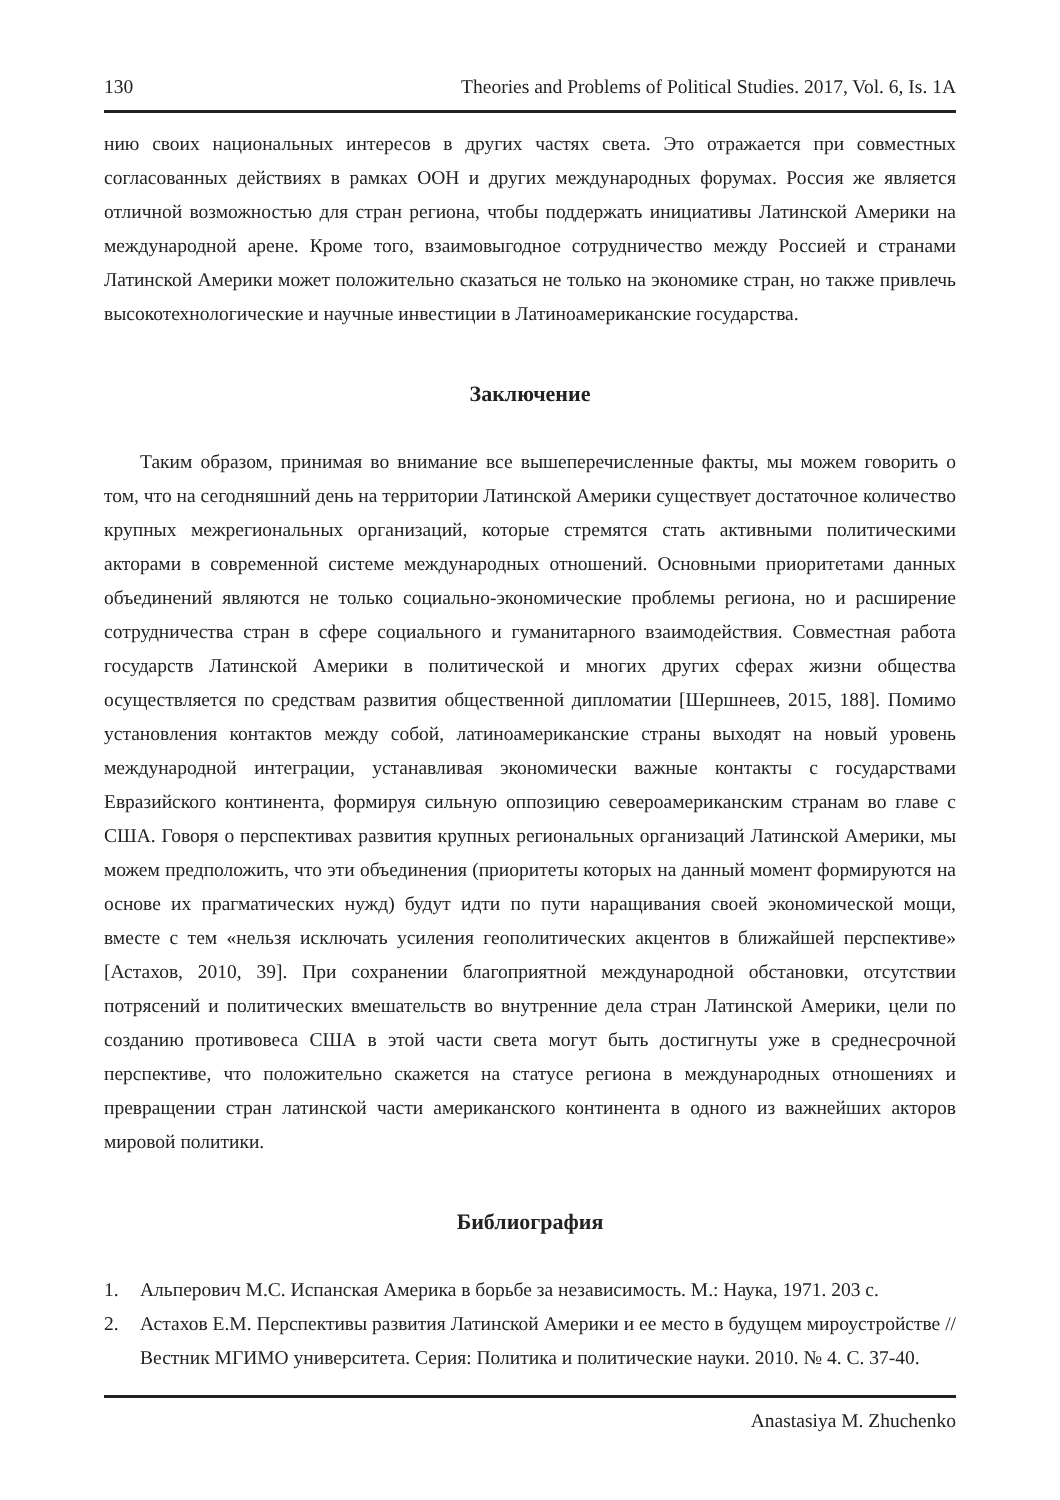130 Theories and Problems of Political Studies. 2017, Vol. 6, Is. 1A
нию своих национальных интересов в других частях света. Это отражается при совместных согласованных действиях в рамках ООН и других международных форумах. Россия же является отличной возможностью для стран региона, чтобы поддержать инициативы Латинской Америки на международной арене. Кроме того, взаимовыгодное сотрудничество между Россией и странами Латинской Америки может положительно сказаться не только на экономике стран, но также привлечь высокотехнологические и научные инвестиции в Латиноамериканские государства.
Заключение
Таким образом, принимая во внимание все вышеперечисленные факты, мы можем говорить о том, что на сегодняшний день на территории Латинской Америки существует достаточное количество крупных межрегиональных организаций, которые стремятся стать активными политическими акторами в современной системе международных отношений. Основными приоритетами данных объединений являются не только социально-экономические проблемы региона, но и расширение сотрудничества стран в сфере социального и гуманитарного взаимодействия. Совместная работа государств Латинской Америки в политической и многих других сферах жизни общества осуществляется по средствам развития общественной дипломатии [Шершнеев, 2015, 188]. Помимо установления контактов между собой, латиноамериканские страны выходят на новый уровень международной интеграции, устанавливая экономически важные контакты с государствами Евразийского континента, формируя сильную оппозицию североамериканским странам во главе с США. Говоря о перспективах развития крупных региональных организаций Латинской Америки, мы можем предположить, что эти объединения (приоритеты которых на данный момент формируются на основе их прагматических нужд) будут идти по пути наращивания своей экономической мощи, вместе с тем «нельзя исключать усиления геополитических акцентов в ближайшей перспективе» [Астахов, 2010, 39]. При сохранении благоприятной международной обстановки, отсутствии потрясений и политических вмешательств во внутренние дела стран Латинской Америки, цели по созданию противовеса США в этой части света могут быть достигнуты уже в среднесрочной перспективе, что положительно скажется на статусе региона в международных отношениях и превращении стран латинской части американского континента в одного из важнейших акторов мировой политики.
Библиография
1. Альперович М.С. Испанская Америка в борьбе за независимость. М.: Наука, 1971. 203 с.
2. Астахов Е.М. Перспективы развития Латинской Америки и ее место в будущем мироустройстве // Вестник МГИМО университета. Серия: Политика и политические науки. 2010. № 4. С. 37-40.
Anastasiya M. Zhuchenko